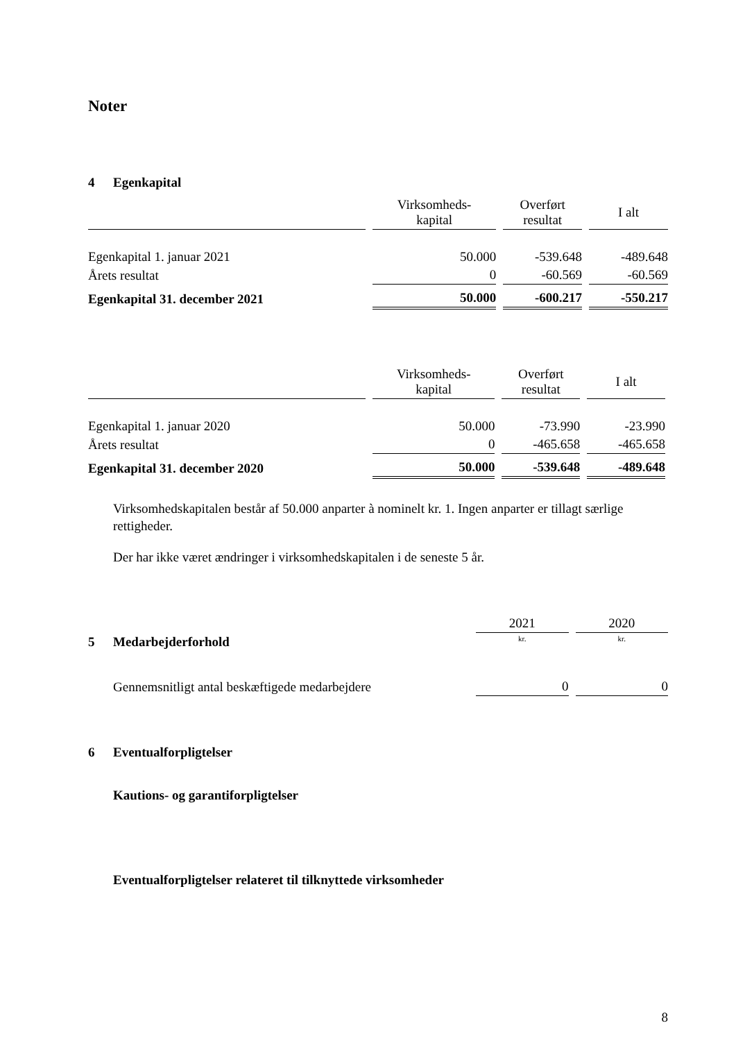Noter
4 Egenkapital
| | Virksomheds- kapital | Overført resultat | I alt |
| --- | --- | --- | --- |
| Egenkapital 1. januar 2021 | 50.000 | -539.648 | -489.648 |
| Årets resultat | 0 | -60.569 | -60.569 |
| Egenkapital 31. december 2021 | 50.000 | -600.217 | -550.217 |
| | Virksomheds- kapital | Overført resultat | I alt |
| --- | --- | --- | --- |
| Egenkapital 1. januar 2020 | 50.000 | -73.990 | -23.990 |
| Årets resultat | 0 | -465.658 | -465.658 |
| Egenkapital 31. december 2020 | 50.000 | -539.648 | -489.648 |
Virksomhedskapitalen består af 50.000 anparter à nominelt kr. 1. Ingen anparter er tillagt særlige rettigheder.
Der har ikke været ændringer i virksomhedskapitalen i de seneste 5 år.
| | 2021 | 2020 |
| 5 Medarbejderforhold | kr. | kr. |
| Gennemsnitligt antal beskæftigede medarbejdere | 0 | 0 |
6 Eventualforpligtelser
Kautions- og garantiforpligtelser
Eventualforpligtelser relateret til tilknyttede virksomheder
8